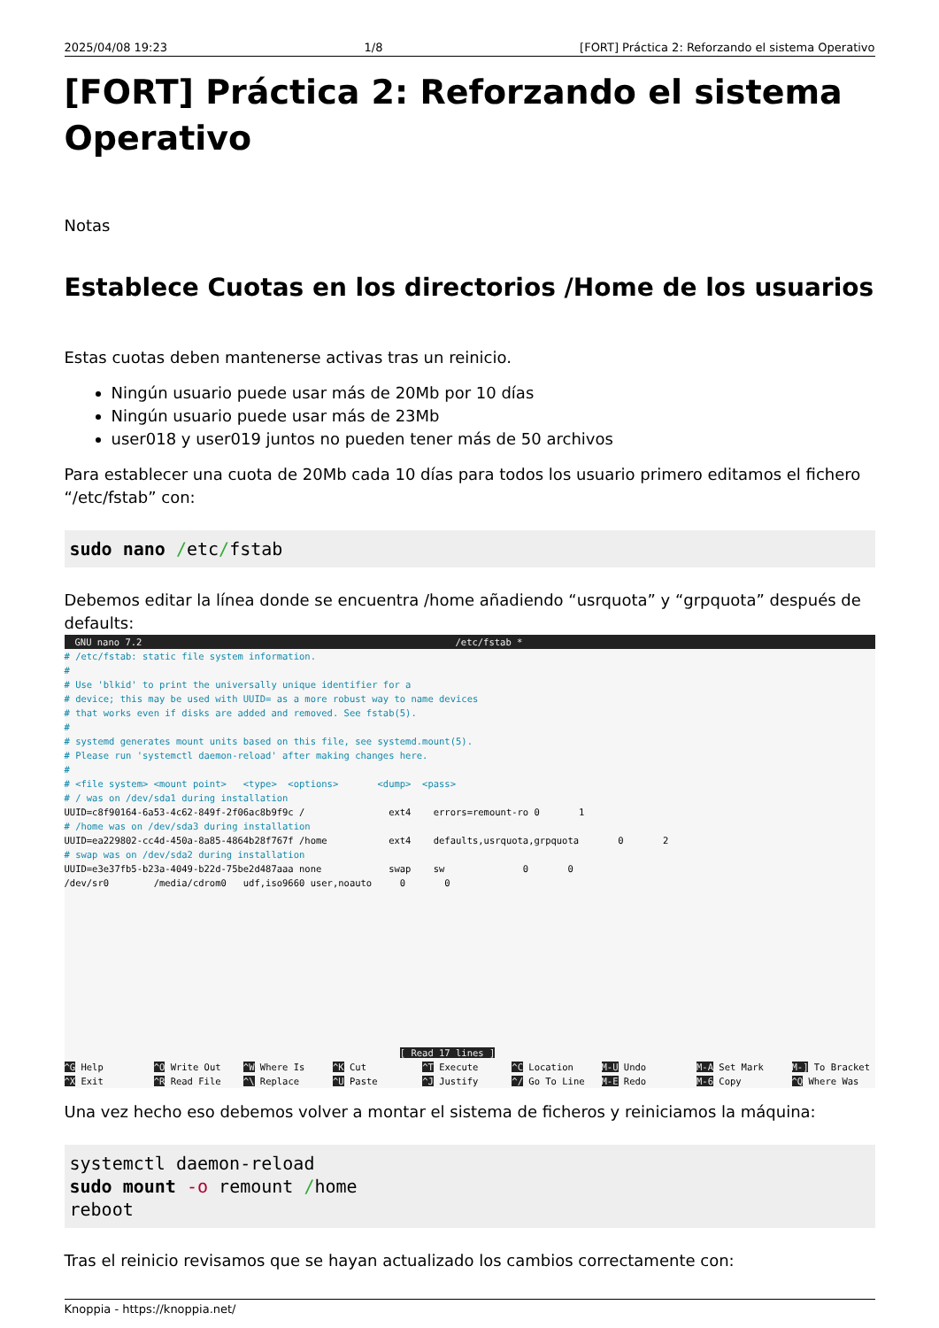2025/04/08 19:23 1/8 [FORT] Práctica 2: Reforzando el sistema Operativo
[FORT] Práctica 2: Reforzando el sistema Operativo
Notas
Establece Cuotas en los directorios /Home de los usuarios
Estas cuotas deben mantenerse activas tras un reinicio.
Ningún usuario puede usar más de 20Mb por 10 días
Ningún usuario puede usar más de 23Mb
user018 y user019 juntos no pueden tener más de 50 archivos
Para establecer una cuota de 20Mb cada 10 días para todos los usuario primero editamos el fichero “/etc/fstab” con:
sudo nano /etc/fstab
Debemos editar la línea donde se encuentra /home añadiendo “usrquota” y “grpquota” después de defaults:
GNU nano 7.2 /etc/fstab *
# /etc/fstab: static file system information.
#
# Use 'blkid' to print the universally unique identifier for a
# device; this may be used with UUID= as a more robust way to name devices
# that works even if disks are added and removed. See fstab(5).
#
# systemd generates mount units based on this file, see systemd.mount(5).
# Please run 'systemctl daemon-reload' after making changes here.
#
# <file system> <mount point>   <type>  <options>       <dump>  <pass>
# / was on /dev/sda1 during installation
UUID=c8f90164-6a53-4c62-849f-2f06ac8b9f9c /               ext4    errors=remount-ro 0       1
# /home was on /dev/sda3 during installation
UUID=ea229802-cc4d-450a-8a85-4864b28f767f /home           ext4    defaults,usrquota,grpquota       0       2
# swap was on /dev/sda2 during installation
UUID=e3e37fb5-b23a-4049-b22d-75be2d487aaa none            swap    sw              0       0
/dev/sr0        /media/cdrom0   udf,iso9660 user,noauto     0       0











                                                            [ Read 17 lines ]
^G Help         ^O Write Out    ^W Where Is     ^K Cut          ^T Execute      ^C Location     M-U Undo         M-A Set Mark     M-] To Bracket
^X Exit         ^R Read File    ^\ Replace      ^U Paste        ^J Justify      ^/ Go To Line   M-E Redo         M-6 Copy         ^Q Where Was
Una vez hecho eso debemos volver a montar el sistema de ficheros y reiniciamos la máquina:
systemctl daemon-reload
sudo mount -o remount /home
reboot
Tras el reinicio revisamos que se hayan actualizado los cambios correctamente con:
Knoppia - https://knoppia.net/